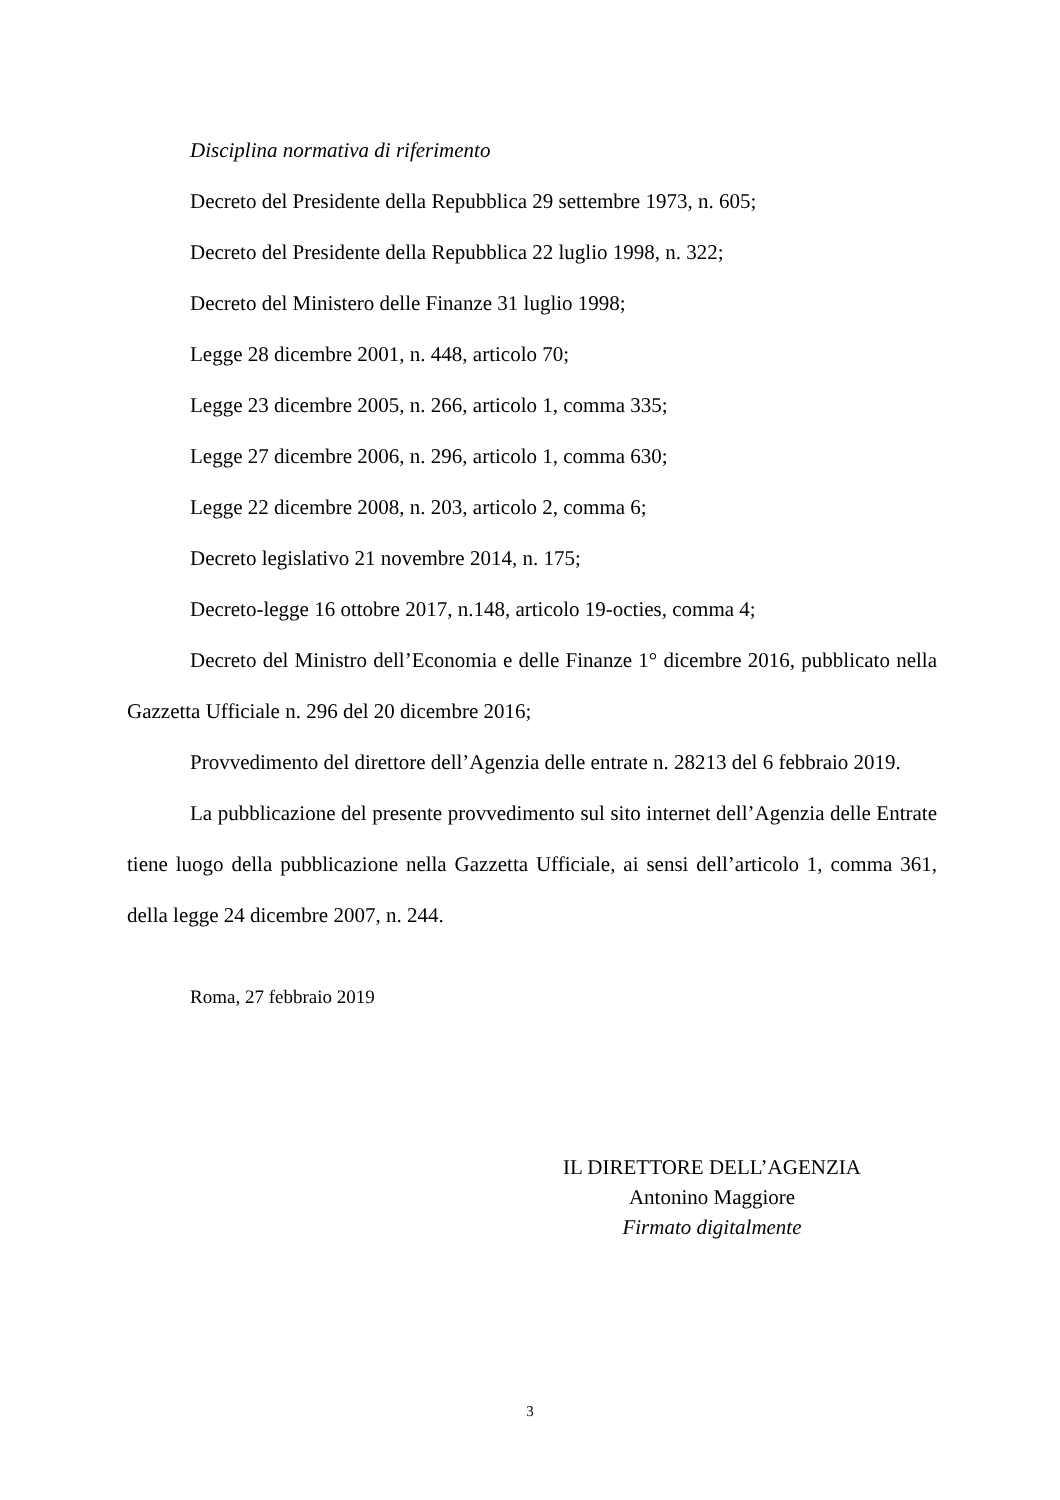Disciplina normativa di riferimento
Decreto del Presidente della Repubblica 29 settembre 1973, n. 605;
Decreto del Presidente della Repubblica 22 luglio 1998, n. 322;
Decreto del Ministero delle Finanze 31 luglio 1998;
Legge 28 dicembre 2001, n. 448, articolo 70;
Legge 23 dicembre 2005, n. 266, articolo 1, comma 335;
Legge 27 dicembre 2006, n. 296, articolo 1, comma 630;
Legge 22 dicembre 2008, n. 203, articolo 2, comma 6;
Decreto legislativo 21 novembre 2014, n. 175;
Decreto-legge 16 ottobre 2017, n.148, articolo 19-octies, comma 4;
Decreto del Ministro dell’Economia e delle Finanze 1° dicembre 2016, pubblicato nella Gazzetta Ufficiale n. 296 del 20 dicembre 2016;
Provvedimento del direttore dell’Agenzia delle entrate n. 28213 del 6 febbraio 2019.
La pubblicazione del presente provvedimento sul sito internet dell’Agenzia delle Entrate tiene luogo della pubblicazione nella Gazzetta Ufficiale, ai sensi dell’articolo 1, comma 361, della legge 24 dicembre 2007, n. 244.
Roma, 27 febbraio 2019
IL DIRETTORE DELL’AGENZIA
Antonino Maggiore
Firmato digitalmente
3